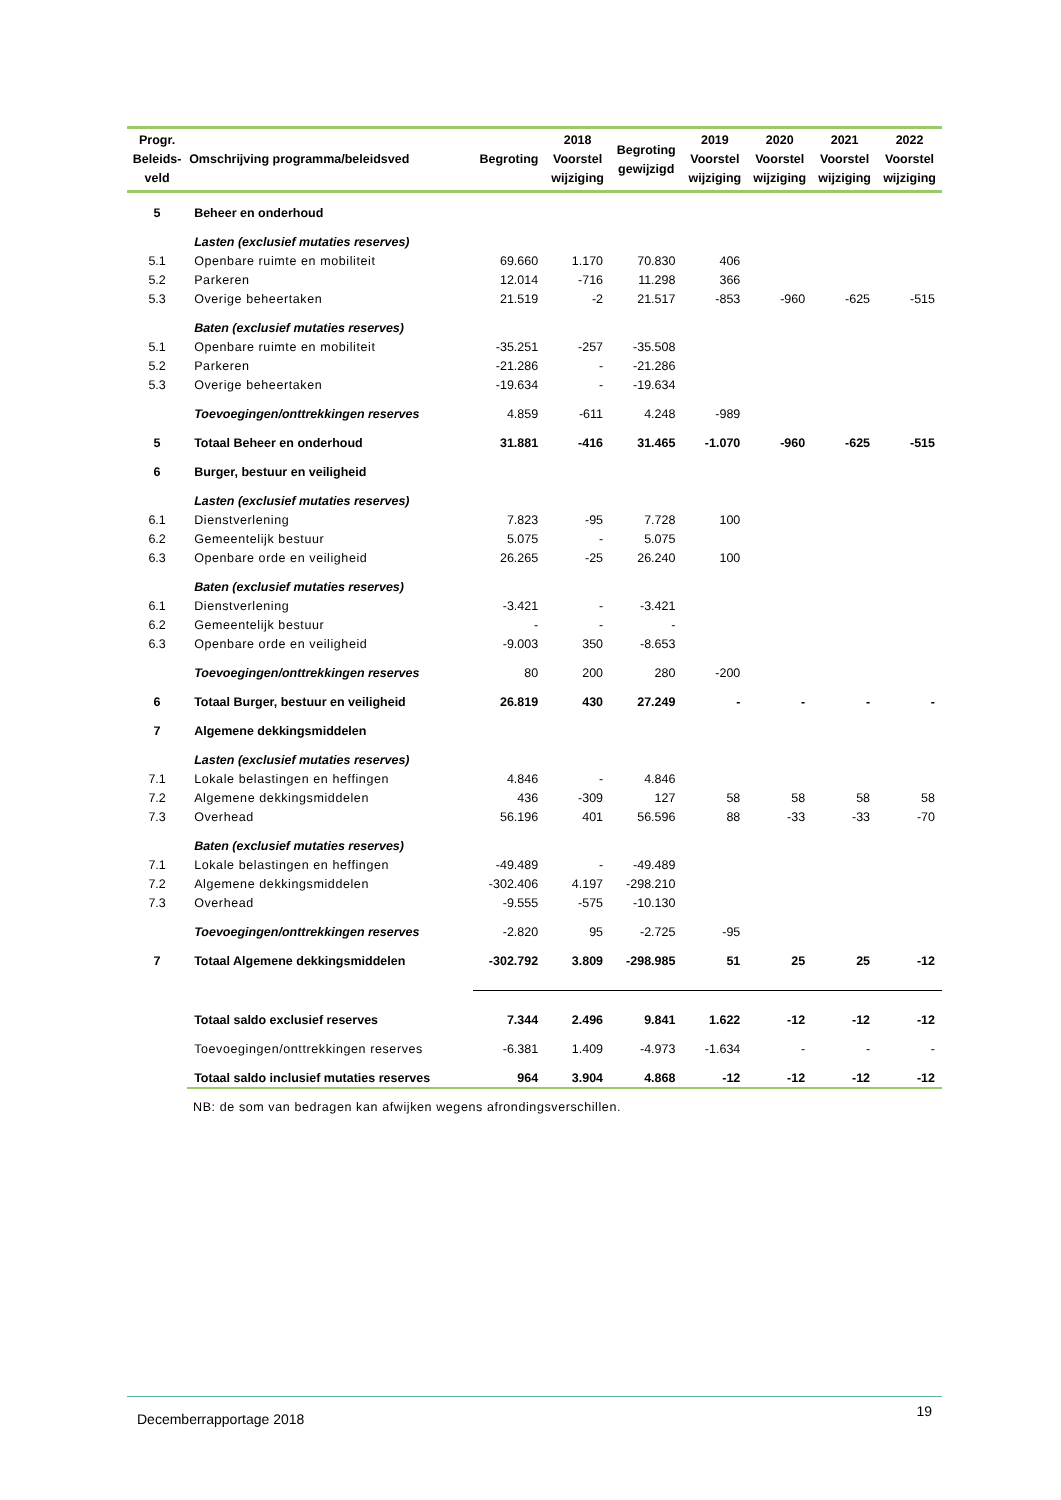| Progr. Beleids- veld | Omschrijving programma/beleidsved | Begroting | 2018 Voorstel wijziging | Begroting gewijzigd | 2019 Voorstel wijziging | 2020 Voorstel wijziging | 2021 Voorstel wijziging | 2022 Voorstel wijziging |
| --- | --- | --- | --- | --- | --- | --- | --- | --- |
| 5 | Beheer en onderhoud | | | | | | | |
| | Lasten (exclusief mutaties reserves) | | | | | | | |
| 5.1 | Openbare ruimte en mobiliteit | 69.660 | 1.170 | 70.830 | 406 | | | |
| 5.2 | Parkeren | 12.014 | -716 | 11.298 | 366 | | | |
| 5.3 | Overige beheertaken | 21.519 | -2 | 21.517 | -853 | -960 | -625 | -515 |
| | Baten (exclusief mutaties reserves) | | | | | | | |
| 5.1 | Openbare ruimte en mobiliteit | -35.251 | -257 | -35.508 | | | | |
| 5.2 | Parkeren | -21.286 | - | -21.286 | | | | |
| 5.3 | Overige beheertaken | -19.634 | - | -19.634 | | | | |
| | Toevoegingen/onttrekkingen reserves | 4.859 | -611 | 4.248 | -989 | | | |
| 5 | Totaal Beheer en onderhoud | 31.881 | -416 | 31.465 | -1.070 | -960 | -625 | -515 |
| 6 | Burger, bestuur en veiligheid | | | | | | | |
| | Lasten (exclusief mutaties reserves) | | | | | | | |
| 6.1 | Dienstverlening | 7.823 | -95 | 7.728 | 100 | | | |
| 6.2 | Gemeentelijk bestuur | 5.075 | - | 5.075 | | | | |
| 6.3 | Openbare orde en veiligheid | 26.265 | -25 | 26.240 | 100 | | | |
| | Baten (exclusief mutaties reserves) | | | | | | | |
| 6.1 | Dienstverlening | -3.421 | - | -3.421 | | | | |
| 6.2 | Gemeentelijk bestuur | - | - | - | | | | |
| 6.3 | Openbare orde en veiligheid | -9.003 | 350 | -8.653 | | | | |
| | Toevoegingen/onttrekkingen reserves | 80 | 200 | 280 | -200 | | | |
| 6 | Totaal Burger, bestuur en veiligheid | 26.819 | 430 | 27.249 | - | - | - | - |
| 7 | Algemene dekkingsmiddelen | | | | | | | |
| | Lasten (exclusief mutaties reserves) | | | | | | | |
| 7.1 | Lokale belastingen en heffingen | 4.846 | - | 4.846 | | | | |
| 7.2 | Algemene dekkingsmiddelen | 436 | -309 | 127 | 58 | 58 | 58 | 58 |
| 7.3 | Overhead | 56.196 | 401 | 56.596 | 88 | -33 | -33 | -70 |
| | Baten (exclusief mutaties reserves) | | | | | | | |
| 7.1 | Lokale belastingen en heffingen | -49.489 | - | -49.489 | | | | |
| 7.2 | Algemene dekkingsmiddelen | -302.406 | 4.197 | -298.210 | | | | |
| 7.3 | Overhead | -9.555 | -575 | -10.130 | | | | |
| | Toevoegingen/onttrekkingen reserves | -2.820 | 95 | -2.725 | -95 | | | |
| 7 | Totaal Algemene dekkingsmiddelen | -302.792 | 3.809 | -298.985 | 51 | 25 | 25 | -12 |
| | Totaal saldo exclusief reserves | 7.344 | 2.496 | 9.841 | 1.622 | -12 | -12 | -12 |
| | Toevoegingen/onttrekkingen reserves | -6.381 | 1.409 | -4.973 | -1.634 | - | - | - |
| | Totaal saldo inclusief mutaties reserves | 964 | 3.904 | 4.868 | -12 | -12 | -12 | -12 |
NB: de som van bedragen kan afwijken wegens afrondingsverschillen.
Decemberrapportage 2018 19